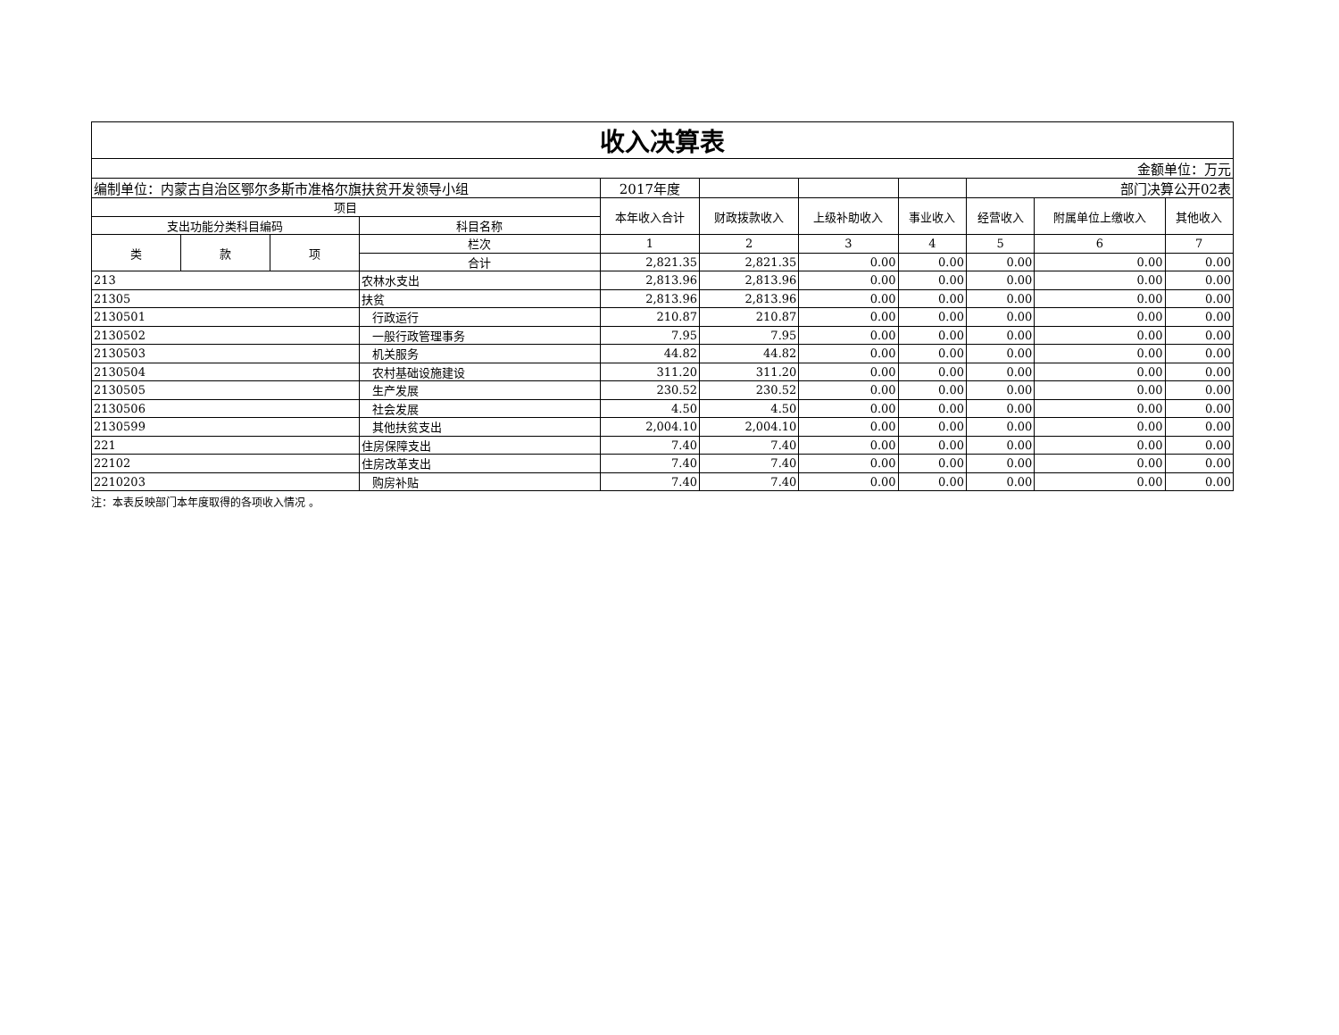| 收入决算表 | | | | | | | | | | |
| 金额单位：万元 | | | | | | | | | | |
| 编制单位：内蒙古自治区鄂尔多斯市准格尔旗扶贫开发领导小组 | | | | 2017年度 | | | | 部门决算公开02表 | | |
| 项目 | | | | 本年收入合计 | 财政拨款收入 | 上级补助收入 | 事业收入 | 经营收入 | 附属单位上缴收入 | 其他收入 |
| 支出功能分类科目编码 | | | 科目名称 | | | | | | | |
| 类 | 款 | 项 | 栏次 | 1 | 2 | 3 | 4 | 5 | 6 | 7 |
| | | | 合计 | 2,821.35 | 2,821.35 | 0.00 | 0.00 | 0.00 | 0.00 | 0.00 |
| 213 | | | 农林水支出 | 2,813.96 | 2,813.96 | 0.00 | 0.00 | 0.00 | 0.00 | 0.00 |
| 21305 | | | 扶贫 | 2,813.96 | 2,813.96 | 0.00 | 0.00 | 0.00 | 0.00 | 0.00 |
| 2130501 | | | 行政运行 | 210.87 | 210.87 | 0.00 | 0.00 | 0.00 | 0.00 | 0.00 |
| 2130502 | | | 一般行政管理事务 | 7.95 | 7.95 | 0.00 | 0.00 | 0.00 | 0.00 | 0.00 |
| 2130503 | | | 机关服务 | 44.82 | 44.82 | 0.00 | 0.00 | 0.00 | 0.00 | 0.00 |
| 2130504 | | | 农村基础设施建设 | 311.20 | 311.20 | 0.00 | 0.00 | 0.00 | 0.00 | 0.00 |
| 2130505 | | | 生产发展 | 230.52 | 230.52 | 0.00 | 0.00 | 0.00 | 0.00 | 0.00 |
| 2130506 | | | 社会发展 | 4.50 | 4.50 | 0.00 | 0.00 | 0.00 | 0.00 | 0.00 |
| 2130599 | | | 其他扶贫支出 | 2,004.10 | 2,004.10 | 0.00 | 0.00 | 0.00 | 0.00 | 0.00 |
| 221 | | | 住房保障支出 | 7.40 | 7.40 | 0.00 | 0.00 | 0.00 | 0.00 | 0.00 |
| 22102 | | | 住房改革支出 | 7.40 | 7.40 | 0.00 | 0.00 | 0.00 | 0.00 | 0.00 |
| 2210203 | | | 购房补贴 | 7.40 | 7.40 | 0.00 | 0.00 | 0.00 | 0.00 | 0.00 |
注：本表反映部门本年度取得的各项收入情况 。